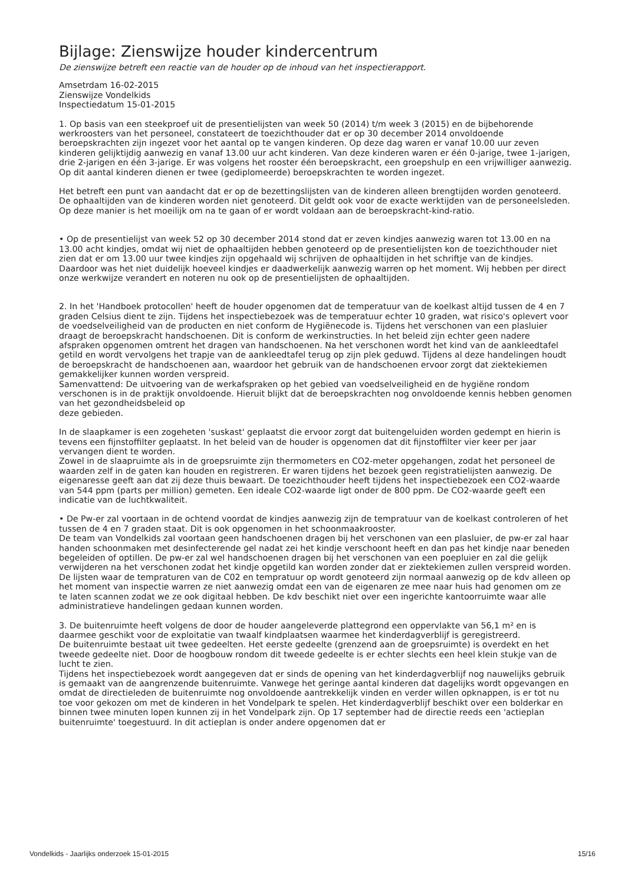Bijlage: Zienswijze houder kindercentrum
De zienswijze betreft een reactie van de houder op de inhoud van het inspectierapport.
Amsetrdam 16-02-2015
Zienswijze Vondelkids
Inspectiedatum 15-01-2015
1. Op basis van een steekproef uit de presentielijsten van week 50 (2014) t/m week 3 (2015) en de bijbehorende werkroosters van het personeel, constateert de toezichthouder dat er op 30 december 2014 onvoldoende beroepskrachten zijn ingezet voor het aantal op te vangen kinderen. Op deze dag waren er vanaf 10.00 uur zeven kinderen gelijktijdig aanwezig en vanaf 13.00 uur acht kinderen. Van deze kinderen waren er één 0-jarige, twee 1-jarigen, drie 2-jarigen en één 3-jarige. Er was volgens het rooster één beroepskracht, een groepshulp en een vrijwilliger aanwezig. Op dit aantal kinderen dienen er twee (gediplomeerde) beroepskrachten te worden ingezet.
Het betreft een punt van aandacht dat er op de bezettingslijsten van de kinderen alleen brengtijden worden genoteerd. De ophaaltijden van de kinderen worden niet genoteerd. Dit geldt ook voor de exacte werktijden van de personeelsleden. Op deze manier is het moeilijk om na te gaan of er wordt voldaan aan de beroepskracht-kind-ratio.
• Op de presentielijst van week 52 op 30 december 2014 stond dat er zeven kindjes aanwezig waren tot 13.00 en na 13.00 acht kindjes, omdat wij niet de ophaaltijden hebben genoteerd op de presentielijsten kon de toezichthouder niet zien dat er om 13.00 uur twee kindjes zijn opgehaald wij schrijven de ophaaltijden in het schriftje van de kindjes. Daardoor was het niet duidelijk hoeveel kindjes er daadwerkelijk aanwezig warren op het moment. Wij hebben per direct onze werkwijze verandert en noteren nu ook op de presentielijsten de ophaaltijden.
2. In het 'Handboek protocollen' heeft de houder opgenomen dat de temperatuur van de koelkast altijd tussen de 4 en 7 graden Celsius dient te zijn. Tijdens het inspectiebezoek was de temperatuur echter 10 graden, wat risico's oplevert voor de voedselveiligheid van de producten en niet conform de Hygiënecode is. Tijdens het verschonen van een plasluier draagt de beroepskracht handschoenen. Dit is conform de werkinstructies. In het beleid zijn echter geen nadere afspraken opgenomen omtrent het dragen van handschoenen. Na het verschonen wordt het kind van de aankleedtafel getild en wordt vervolgens het trapje van de aankleedtafel terug op zijn plek geduwd. Tijdens al deze handelingen houdt de beroepskracht de handschoenen aan, waardoor het gebruik van de handschoenen ervoor zorgt dat ziektekiemen gemakkelijker kunnen worden verspreid.
Samenvattend: De uitvoering van de werkafspraken op het gebied van voedselveiligheid en de hygiëne rondom verschonen is in de praktijk onvoldoende. Hieruit blijkt dat de beroepskrachten nog onvoldoende kennis hebben genomen van het gezondheidsbeleid op
deze gebieden.
In de slaapkamer is een zogeheten 'suskast' geplaatst die ervoor zorgt dat buitengeluiden worden gedempt en hierin is tevens een fijnstoffilter geplaatst. In het beleid van de houder is opgenomen dat dit fijnstoffilter vier keer per jaar vervangen dient te worden.
Zowel in de slaapruimte als in de groepsruimte zijn thermometers en CO2-meter opgehangen, zodat het personeel de waarden zelf in de gaten kan houden en registreren. Er waren tijdens het bezoek geen registratielijsten aanwezig. De eigenaresse geeft aan dat zij deze thuis bewaart. De toezichthouder heeft tijdens het inspectiebezoek een CO2-waarde van 544 ppm (parts per million) gemeten. Een ideale CO2-waarde ligt onder de 800 ppm. De CO2-waarde geeft een indicatie van de luchtkwaliteit.
• De Pw-er zal voortaan in de ochtend voordat de kindjes aanwezig zijn de tempratuur van de koelkast controleren of het tussen de 4 en 7 graden staat. Dit is ook opgenomen in het schoonmaakrooster.
De team van Vondelkids zal voortaan geen handschoenen dragen bij het verschonen van een plasluier, de pw-er zal haar handen schoonmaken met desinfecterende gel nadat zei het kindje verschoont heeft en dan pas het kindje naar beneden begeleiden of optillen. De pw-er zal wel handschoenen dragen bij het verschonen van een poepluier en zal die gelijk verwijderen na het verschonen zodat het kindje opgetild kan worden zonder dat er ziektekiemen zullen verspreid worden.
De lijsten waar de tempraturen van de C02 en tempratuur op wordt genoteerd zijn normaal aanwezig op de kdv alleen op het moment van inspectie warren ze niet aanwezig omdat een van de eigenaren ze mee naar huis had genomen om ze te laten scannen zodat we ze ook digitaal hebben. De kdv beschikt niet over een ingerichte kantoorruimte waar alle administratieve handelingen gedaan kunnen worden.
3. De buitenruimte heeft volgens de door de houder aangeleverde plattegrond een oppervlakte van 56,1 m² en is daarmee geschikt voor de exploitatie van twaalf kindplaatsen waarmee het kinderdagverblijf is geregistreerd.
De buitenruimte bestaat uit twee gedeelten. Het eerste gedeelte (grenzend aan de groepsruimte) is overdekt en het tweede gedeelte niet. Door de hoogbouw rondom dit tweede gedeelte is er echter slechts een heel klein stukje van de lucht te zien.
Tijdens het inspectiebezoek wordt aangegeven dat er sinds de opening van het kinderdagverblijf nog nauwelijks gebruik is gemaakt van de aangrenzende buitenruimte. Vanwege het geringe aantal kinderen dat dagelijks wordt opgevangen en omdat de directieleden de buitenruimte nog onvoldoende aantrekkelijk vinden en verder willen opknappen, is er tot nu toe voor gekozen om met de kinderen in het Vondelpark te spelen. Het kinderdagverblijf beschikt over een bolderkar en binnen twee minuten lopen kunnen zij in het Vondelpark zijn. Op 17 september had de directie reeds een 'actieplan buitenruimte' toegestuurd. In dit actieplan is onder andere opgenomen dat er
Vondelkids - Jaarlijks onderzoek 15-01-2015 15/16